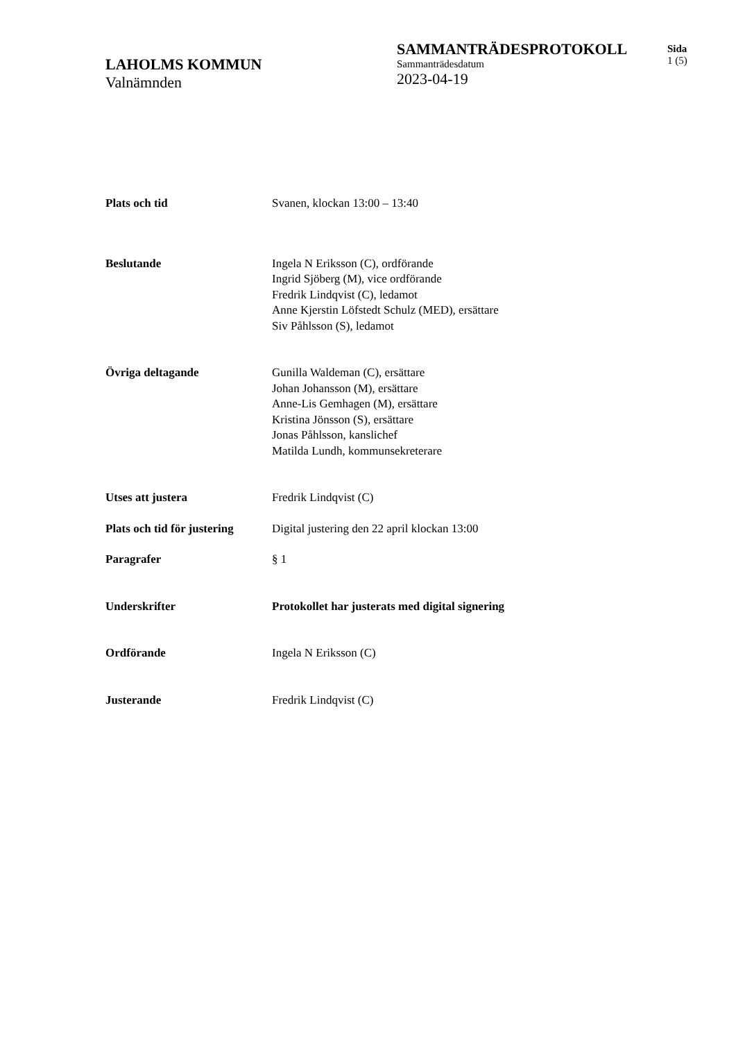LAHOLMS KOMMUN
Valnämnden
SAMMANTRÄDESPROTOKOLL
Sammanträdesdatum
2023-04-19
Sida
1 (5)
| Plats och tid | Svanen, klockan 13:00 – 13:40 |
| Beslutande | Ingela N Eriksson (C), ordförande Ingrid Sjöberg (M), vice ordförande Fredrik Lindqvist (C), ledamot Anne Kjerstin Löfstedt Schulz (MED), ersättare Siv Påhlsson (S), ledamot |
| Övriga deltagande | Gunilla Waldeman (C), ersättare Johan Johansson (M), ersättare Anne-Lis Gemhagen (M), ersättare Kristina Jönsson (S), ersättare Jonas Påhlsson, kanslichef Matilda Lundh, kommunsekreterare |
| Utses att justera | Fredrik Lindqvist (C) |
| Plats och tid för justering | Digital justering den 22 april klockan 13:00 |
| Paragrafer | § 1 |
| Underskrifter | Protokollet har justerats med digital signering |
| Ordförande | Ingela N Eriksson (C) |
| Justerande | Fredrik Lindqvist (C) |